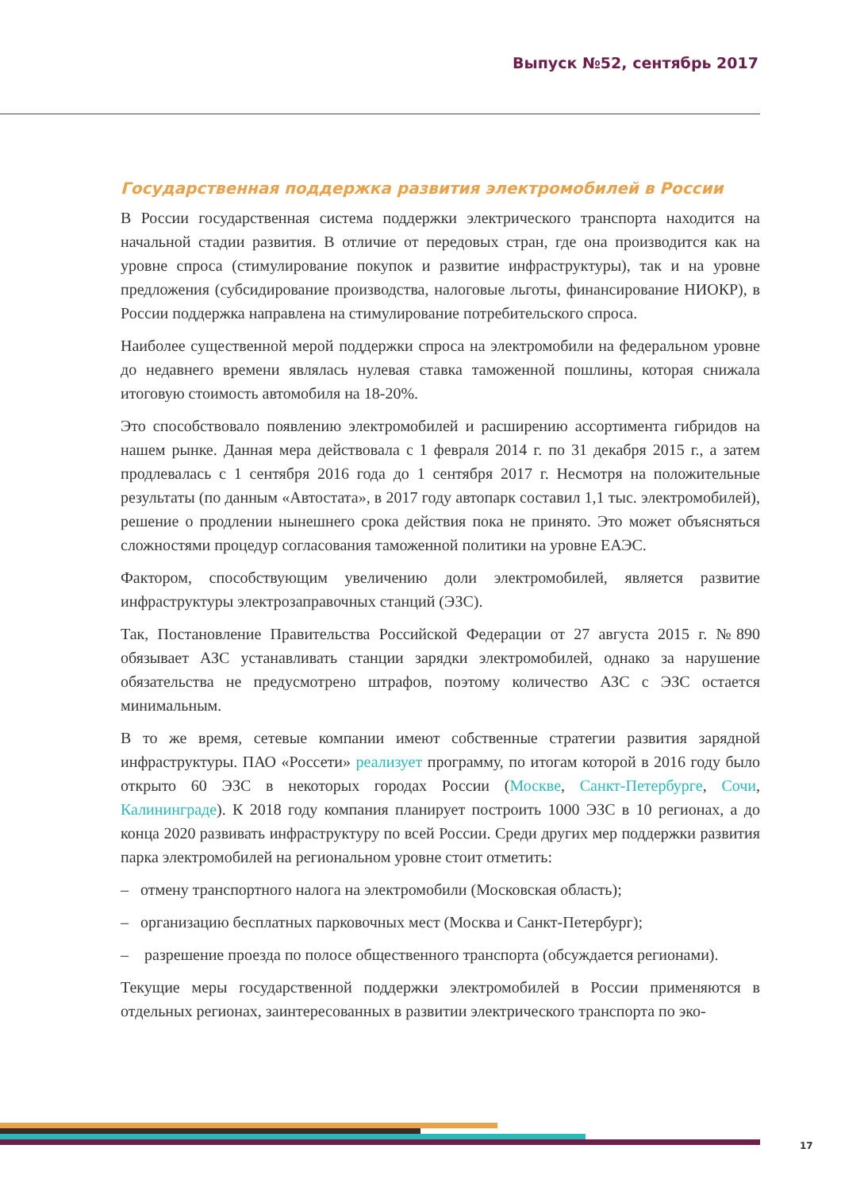Выпуск №52, сентябрь 2017
Государственная поддержка развития электромобилей в России
В России государственная система поддержки электрического транспорта находится на начальной стадии развития. В отличие от передовых стран, где она производится как на уровне спроса (стимулирование покупок и развитие инфраструктуры), так и на уровне предложения (субсидирование производства, налоговые льготы, финансирование НИОКР), в России поддержка направлена на стимулирование потребительского спроса.
Наиболее существенной мерой поддержки спроса на электромобили на федеральном уровне до недавнего времени являлась нулевая ставка таможенной пошлины, которая снижала итоговую стоимость автомобиля на 18-20%.
Это способствовало появлению электромобилей и расширению ассортимента гибридов на нашем рынке. Данная мера действовала с 1 февраля 2014 г. по 31 декабря 2015 г., а затем продлевалась с 1 сентября 2016 года до 1 сентября 2017 г. Несмотря на положительные результаты (по данным «Автостата», в 2017 году автопарк составил 1,1 тыс. электромобилей), решение о продлении нынешнего срока действия пока не принято. Это может объясняться сложностями процедур согласования таможенной политики на уровне ЕАЭС.
Фактором, способствующим увеличению доли электромобилей, является развитие инфраструктуры электрозаправочных станций (ЭЗС).
Так, Постановление Правительства Российской Федерации от 27 августа 2015 г. №890 обязывает АЗС устанавливать станции зарядки электромобилей, однако за нарушение обязательства не предусмотрено штрафов, поэтому количество АЗС с ЭЗС остается минимальным.
В то же время, сетевые компании имеют собственные стратегии развития зарядной инфраструктуры. ПАО «Россети» реализует программу, по итогам которой в 2016 году было открыто 60 ЭЗС в некоторых городах России (Москве, Санкт-Петербурге, Сочи, Калининграде). К 2018 году компания планирует построить 1000 ЭЗС в 10 регионах, а до конца 2020 развивать инфраструктуру по всей России. Среди других мер поддержки развития парка электромобилей на региональном уровне стоит отметить:
– отмену транспортного налога на электромобили (Московская область);
– организацию бесплатных парковочных мест (Москва и Санкт-Петербург);
– разрешение проезда по полосе общественного транспорта (обсуждается регионами).
Текущие меры государственной поддержки электромобилей в России применяются в отдельных регионах, заинтересованных в развитии электрического транспорта по эко-
17